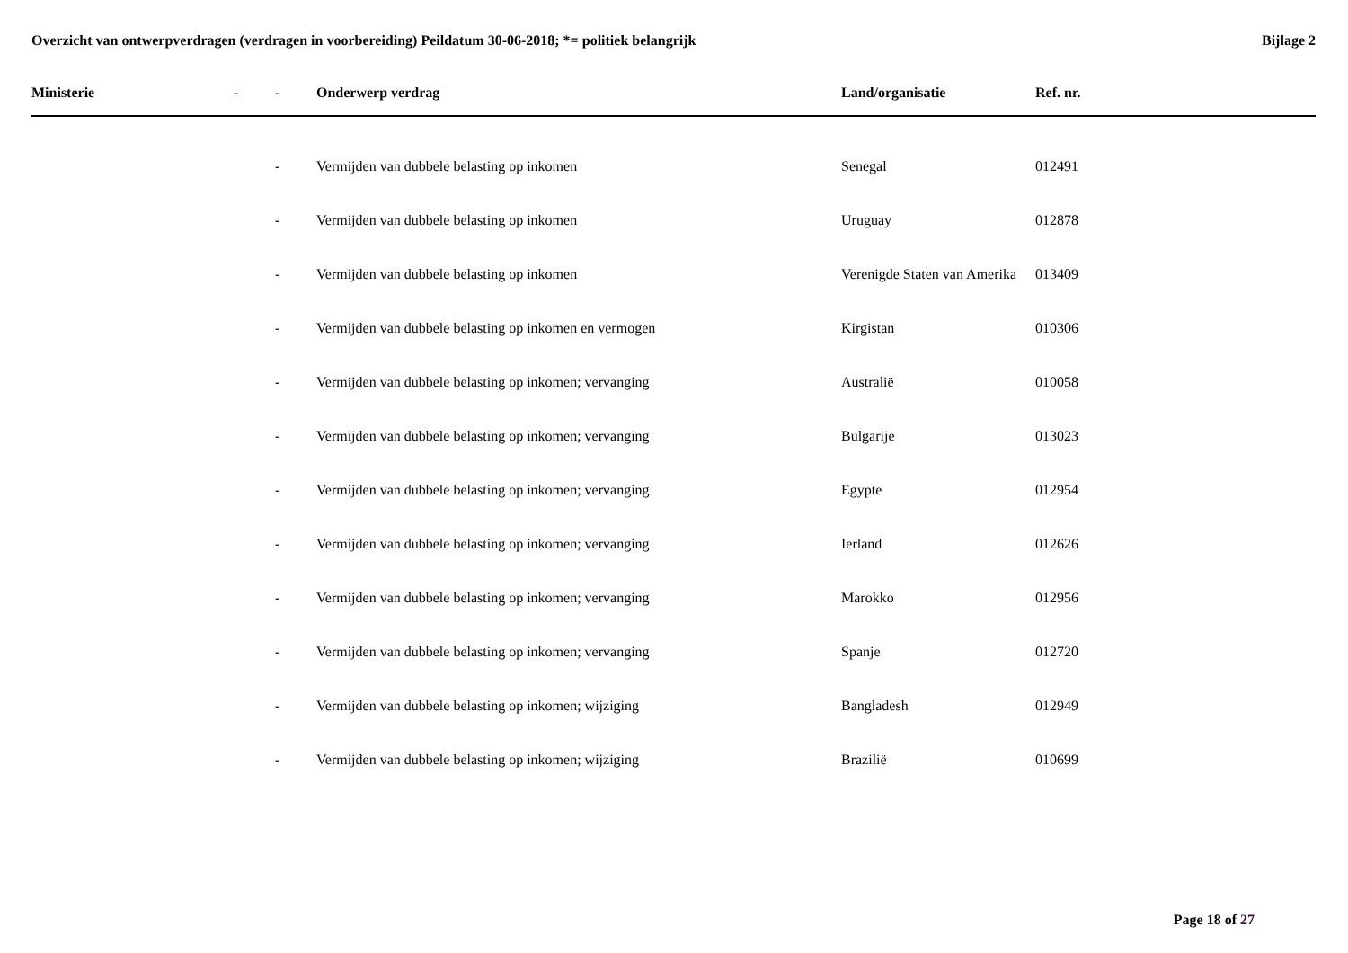Overzicht van ontwerpverdragen (verdragen in voorbereiding) Peildatum 30-06-2018; *= politiek belangrijk
Bijlage 2
| Ministerie | - | - | Onderwerp verdrag | Land/organisatie | Ref. nr. |
| --- | --- | --- | --- | --- | --- |
| | | - | Vermijden van dubbele belasting op inkomen | Senegal | 012491 |
| | | - | Vermijden van dubbele belasting op inkomen | Uruguay | 012878 |
| | | - | Vermijden van dubbele belasting op inkomen | Verenigde Staten van Amerika | 013409 |
| | | - | Vermijden van dubbele belasting op inkomen en vermogen | Kirgistan | 010306 |
| | | - | Vermijden van dubbele belasting op inkomen; vervanging | Australië | 010058 |
| | | - | Vermijden van dubbele belasting op inkomen; vervanging | Bulgarije | 013023 |
| | | - | Vermijden van dubbele belasting op inkomen; vervanging | Egypte | 012954 |
| | | - | Vermijden van dubbele belasting op inkomen; vervanging | Ierland | 012626 |
| | | - | Vermijden van dubbele belasting op inkomen; vervanging | Marokko | 012956 |
| | | - | Vermijden van dubbele belasting op inkomen; vervanging | Spanje | 012720 |
| | | - | Vermijden van dubbele belasting op inkomen; wijziging | Bangladesh | 012949 |
| | | - | Vermijden van dubbele belasting op inkomen; wijziging | Brazilië | 010699 |
Page 18 of 27